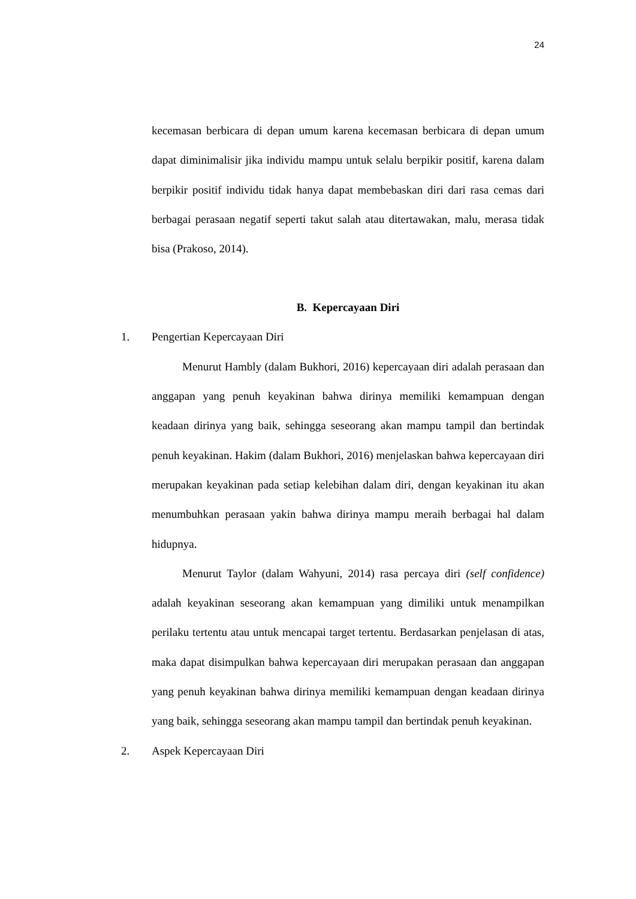24
kecemasan berbicara di depan umum karena kecemasan berbicara di depan umum dapat diminimalisir jika individu mampu untuk selalu berpikir positif, karena dalam berpikir positif individu tidak hanya dapat membebaskan diri dari rasa cemas dari berbagai perasaan negatif seperti takut salah atau ditertawakan, malu, merasa tidak bisa (Prakoso, 2014).
B. Kepercayaan Diri
1. Pengertian Kepercayaan Diri
Menurut Hambly (dalam Bukhori, 2016) kepercayaan diri adalah perasaan dan anggapan yang penuh keyakinan bahwa dirinya memiliki kemampuan dengan keadaan dirinya yang baik, sehingga seseorang akan mampu tampil dan bertindak penuh keyakinan. Hakim (dalam Bukhori, 2016) menjelaskan bahwa kepercayaan diri merupakan keyakinan pada setiap kelebihan dalam diri, dengan keyakinan itu akan menumbuhkan perasaan yakin bahwa dirinya mampu meraih berbagai hal dalam hidupnya.
Menurut Taylor (dalam Wahyuni, 2014) rasa percaya diri (self confidence) adalah keyakinan seseorang akan kemampuan yang dimiliki untuk menampilkan perilaku tertentu atau untuk mencapai target tertentu. Berdasarkan penjelasan di atas, maka dapat disimpulkan bahwa kepercayaan diri merupakan perasaan dan anggapan yang penuh keyakinan bahwa dirinya memiliki kemampuan dengan keadaan dirinya yang baik, sehingga seseorang akan mampu tampil dan bertindak penuh keyakinan.
2. Aspek Kepercayaan Diri